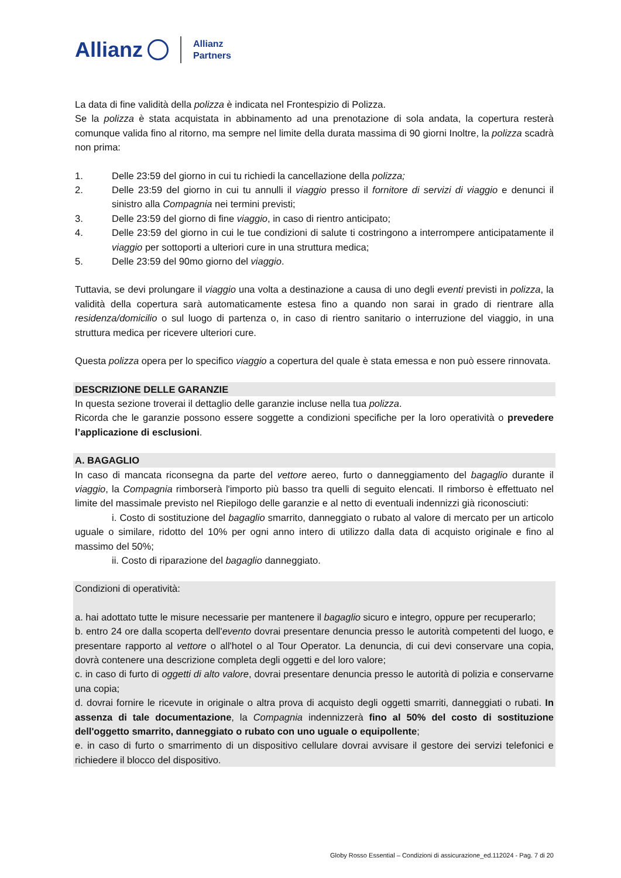Allianz Allianz
Partners
La data di fine validità della polizza è indicata nel Frontespizio di Polizza.
Se la polizza è stata acquistata in abbinamento ad una prenotazione di sola andata, la copertura resterà comunque valida fino al ritorno, ma sempre nel limite della durata massima di 90 giorni Inoltre, la polizza scadrà non prima:
1. Delle 23:59 del giorno in cui tu richiedi la cancellazione della polizza;
2. Delle 23:59 del giorno in cui tu annulli il viaggio presso il fornitore di servizi di viaggio e denunci il sinistro alla Compagnia nei termini previsti;
3. Delle 23:59 del giorno di fine viaggio, in caso di rientro anticipato;
4. Delle 23:59 del giorno in cui le tue condizioni di salute ti costringono a interrompere anticipatamente il viaggio per sottoporti a ulteriori cure in una struttura medica;
5. Delle 23:59 del 90mo giorno del viaggio.
Tuttavia, se devi prolungare il viaggio una volta a destinazione a causa di uno degli eventi previsti in polizza, la validità della copertura sarà automaticamente estesa fino a quando non sarai in grado di rientrare alla residenza/domicilio o sul luogo di partenza o, in caso di rientro sanitario o interruzione del viaggio, in una struttura medica per ricevere ulteriori cure.
Questa polizza opera per lo specifico viaggio a copertura del quale è stata emessa e non può essere rinnovata.
DESCRIZIONE DELLE GARANZIE
In questa sezione troverai il dettaglio delle garanzie incluse nella tua polizza.
Ricorda che le garanzie possono essere soggette a condizioni specifiche per la loro operatività o prevedere l’applicazione di esclusioni.
A. BAGAGLIO
In caso di mancata riconsegna da parte del vettore aereo, furto o danneggiamento del bagaglio durante il viaggio, la Compagnia rimborserà l'importo più basso tra quelli di seguito elencati. Il rimborso è effettuato nel limite del massimale previsto nel Riepilogo delle garanzie e al netto di eventuali indennizzi già riconosciuti:
i. Costo di sostituzione del bagaglio smarrito, danneggiato o rubato al valore di mercato per un articolo uguale o similare, ridotto del 10% per ogni anno intero di utilizzo dalla data di acquisto originale e fino al massimo del 50%;
ii. Costo di riparazione del bagaglio danneggiato.
Condizioni di operatività:
a. hai adottato tutte le misure necessarie per mantenere il bagaglio sicuro e integro, oppure per recuperarlo;
b. entro 24 ore dalla scoperta dell'evento dovrai presentare denuncia presso le autorità competenti del luogo, e presentare rapporto al vettore o all'hotel o al Tour Operator. La denuncia, di cui devi conservare una copia, dovrà contenere una descrizione completa degli oggetti e del loro valore;
c. in caso di furto di oggetti di alto valore, dovrai presentare denuncia presso le autorità di polizia e conservarne una copia;
d. dovrai fornire le ricevute in originale o altra prova di acquisto degli oggetti smarriti, danneggiati o rubati. In assenza di tale documentazione, la Compagnia indennizzerà fino al 50% del costo di sostituzione dell'oggetto smarrito, danneggiato o rubato con uno uguale o equipollente;
e. in caso di furto o smarrimento di un dispositivo cellulare dovrai avvisare il gestore dei servizi telefonici e richiedere il blocco del dispositivo.
Globy Rosso Essential – Condizioni di assicurazione_ed.112024 - Pag. 7 di 20